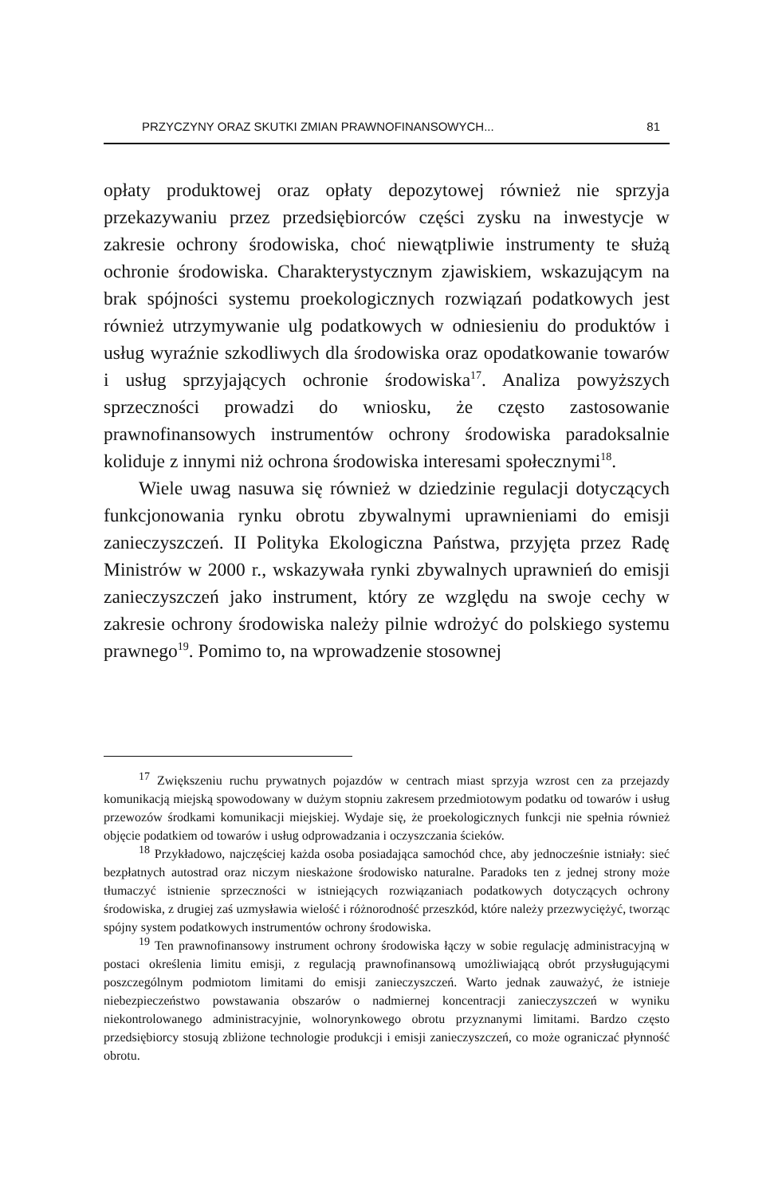PRZYCZYNY ORAZ SKUTKI ZMIAN PRAWNOFINANSOWYCH... 81
opłaty produktowej oraz opłaty depozytowej również nie sprzyja przekazywaniu przez przedsiębiorców części zysku na inwestycje w zakresie ochrony środowiska, choć niewątpliwie instrumenty te służą ochronie środowiska. Charakterystycznym zjawiskiem, wskazującym na brak spójności systemu proekologicznych rozwiązań podatkowych jest również utrzymywanie ulg podatkowych w odniesieniu do produktów i usług wyraźnie szkodliwych dla środowiska oraz opodatkowanie towarów i usług sprzyjających ochronie środowiska<sup>17</sup>. Analiza powyższych sprzeczności prowadzi do wniosku, że często zastosowanie prawnofinansowych instrumentów ochrony środowiska paradoksalnie koliduje z innymi niż ochrona środowiska interesami społecznymi<sup>18</sup>.
Wiele uwag nasuwa się również w dziedzinie regulacji dotyczących funkcjonowania rynku obrotu zbywalnymi uprawnieniami do emisji zanieczyszczeń. II Polityka Ekologiczna Państwa, przyjęta przez Radę Ministrów w 2000 r., wskazywała rynki zbywalnych uprawnień do emisji zanieczyszczeń jako instrument, który ze względu na swoje cechy w zakresie ochrony środowiska należy pilnie wdrożyć do polskiego systemu prawnego<sup>19</sup>. Pomimo to, na wprowadzenie stosownej
<sup>17</sup> Zwiększeniu ruchu prywatnych pojazdów w centrach miast sprzyja wzrost cen za przejazdy komunikacją miejską spowodowany w dużym stopniu zakresem przedmiotowym podatku od towarów i usług przewozów środkami komunikacji miejskiej. Wydaje się, że proekologicznych funkcji nie spełnia również objęcie podatkiem od towarów i usług odprowadzania i oczyszczania ścieków.
<sup>18</sup> Przykładowo, najczęściej każda osoba posiadająca samochód chce, aby jednocześnie istniały: sieć bezpłatnych autostrad oraz niczym nieskażone środowisko naturalne. Paradoks ten z jednej strony może tłumaczyć istnienie sprzeczności w istniejących rozwiązaniach podatkowych dotyczących ochrony środowiska, z drugiej zaś uzmysławia wielość i różnorodność przeszkód, które należy przezwyciężyć, tworząc spójny system podatkowych instrumentów ochrony środowiska.
<sup>19</sup> Ten prawnofinansowy instrument ochrony środowiska łączy w sobie regulację administracyjną w postaci określenia limitu emisji, z regulacją prawnofinansową umożliwiającą obrót przysługującymi poszczególnym podmiotom limitami do emisji zanieczyszczeń. Warto jednak zauważyć, że istnieje niebezpieczeństwo powstawania obszarów o nadmiernej koncentracji zanieczyszczeń w wyniku niekontrolowanego administracyjnie, wolnorynkowego obrotu przyznanymi limitami. Bardzo często przedsiębiorcy stosują zbliżone technologie produkcji i emisji zanieczyszczeń, co może ograniczać płynność obrotu.